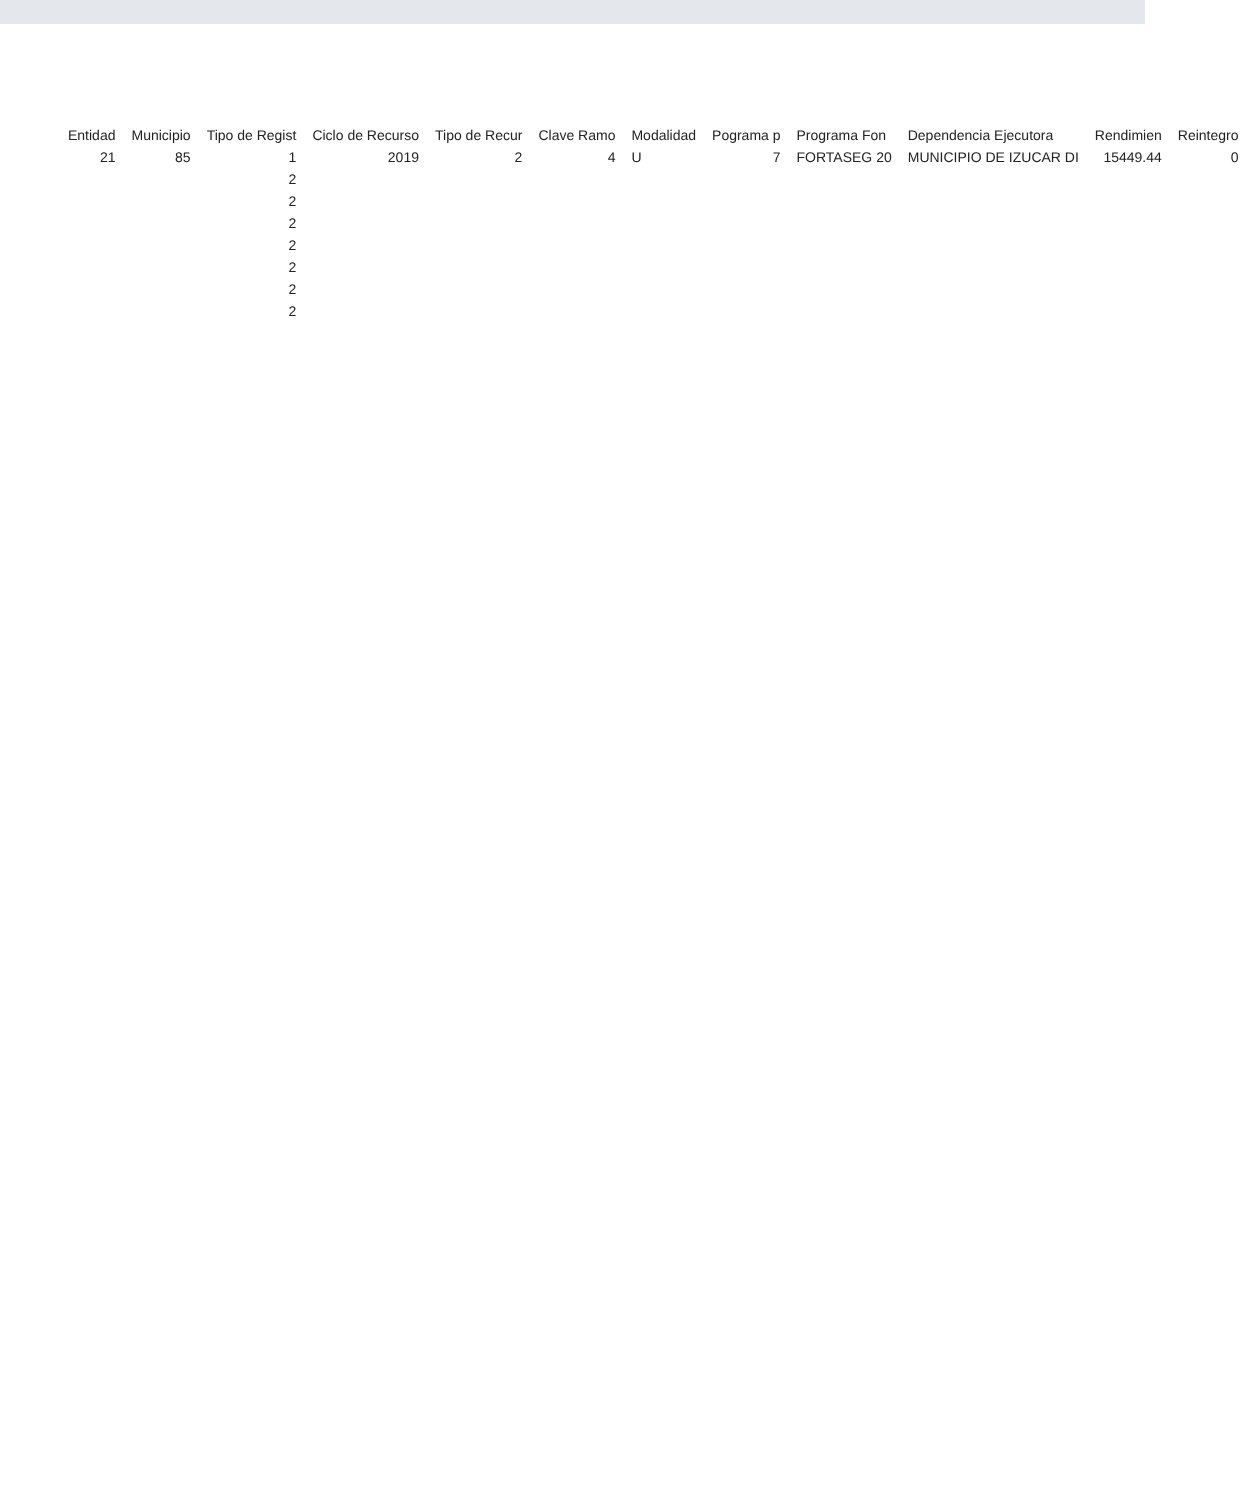| Entidad | Municipio | Tipo de Regist | Ciclo de Recurso | Tipo de Recur | Clave Ramo | Modalidad | Pograma p | Programa Fon | Dependencia Ejecutora | Rendimien | Reintegro |
| --- | --- | --- | --- | --- | --- | --- | --- | --- | --- | --- | --- |
| 21 | 85 | 1 | 2019 | 2 | 4 | U | 7 | FORTASEG 20 | MUNICIPIO DE IZUCAR DI | 15449.44 | 0 |
| | | 2 | | | | | | | | | |
| | | 2 | | | | | | | | | |
| | | 2 | | | | | | | | | |
| | | 2 | | | | | | | | | |
| | | 2 | | | | | | | | | |
| | | 2 | | | | | | | | | |
| | | 2 | | | | | | | | | |